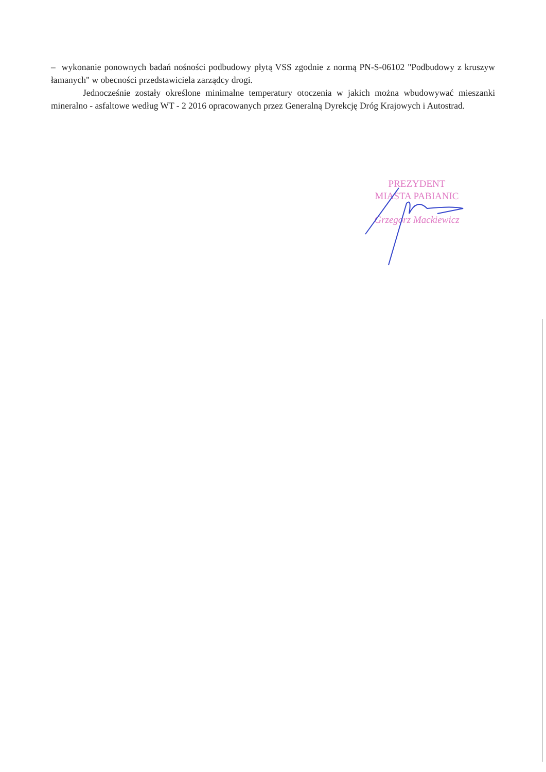– wykonanie ponownych badań nośności podbudowy płytą VSS zgodnie z normą PN-S-06102 "Podbudowy z kruszyw łamanych" w obecności przedstawiciela zarządcy drogi.
Jednocześnie zostały określone minimalne temperatury otoczenia w jakich można wbudowywać mieszanki mineralno - asfaltowe według WT - 2 2016 opracowanych przez Generalną Dyrekcję Dróg Krajowych i Autostrad.
PREZYDENT
MIASTA PABIANIC
Grzegorz Mackiewicz